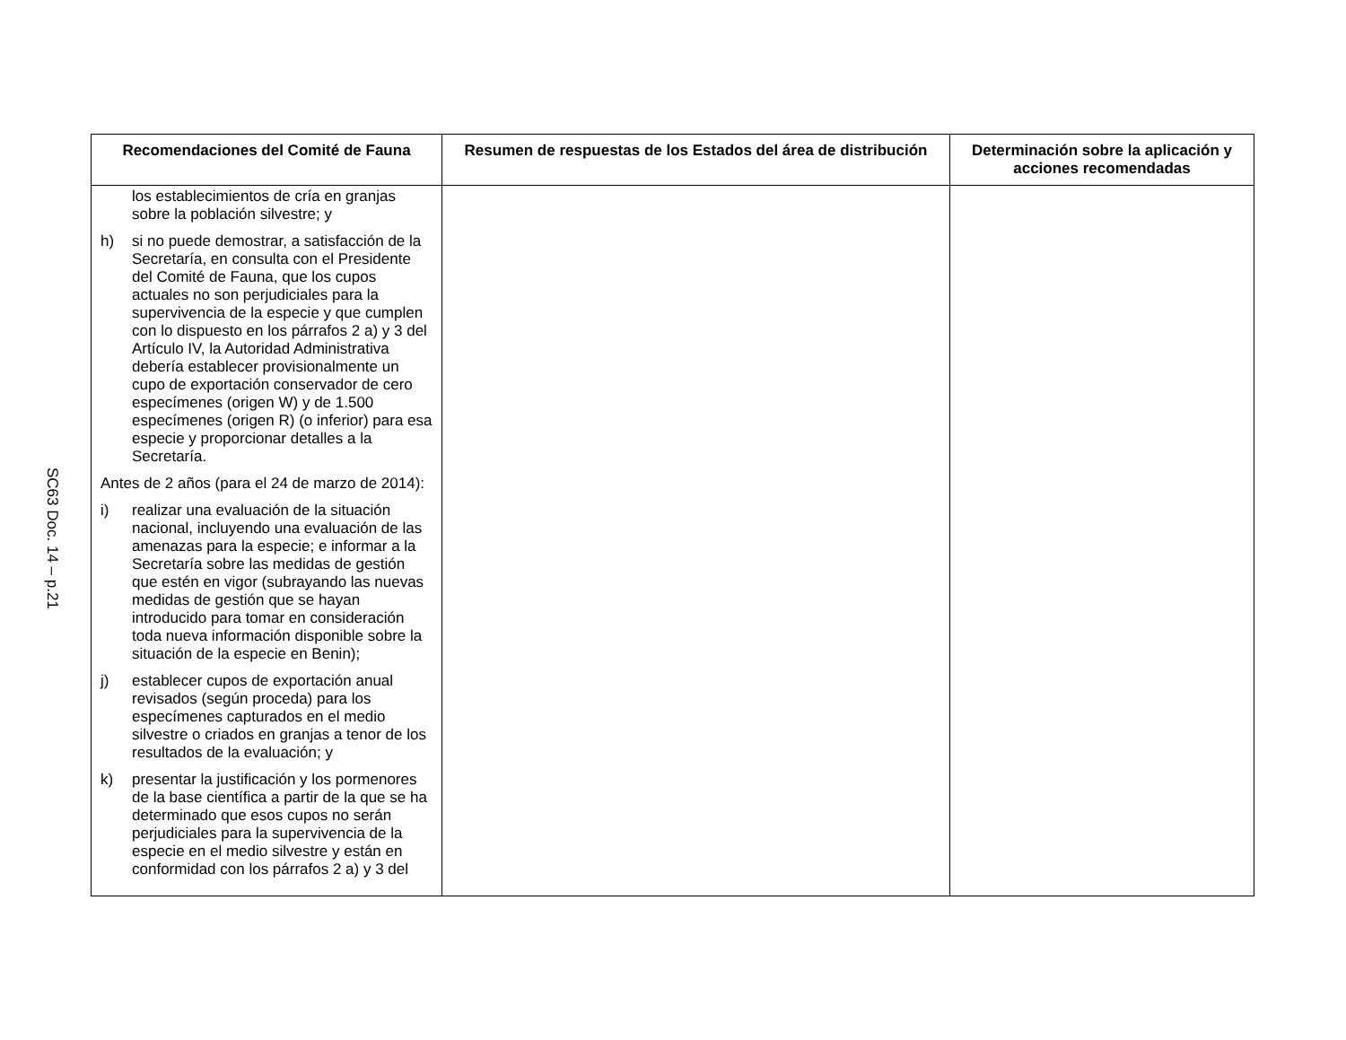SC63 Doc. 14 – p.21
| Recomendaciones del Comité de Fauna | Resumen de respuestas de los Estados del área de distribución | Determinación sobre la aplicación y acciones recomendadas |
| --- | --- | --- |
| los establecimientos de cría en granjas sobre la población silvestre; y h) si no puede demostrar, a satisfacción de la Secretaría, en consulta con el Presidente del Comité de Fauna, que los cupos actuales no son perjudiciales para la supervivencia de la especie y que cumplen con lo dispuesto en los párrafos 2 a) y 3 del Artículo IV, la Autoridad Administrativa debería establecer provisionalmente un cupo de exportación conservador de cero especímenes (origen W) y de 1.500 especímenes (origen R) (o inferior) para esa especie y proporcionar detalles a la Secretaría. Antes de 2 años (para el 24 de marzo de 2014): i) realizar una evaluación de la situación nacional, incluyendo una evaluación de las amenazas para la especie; e informar a la Secretaría sobre las medidas de gestión que estén en vigor (subrayando las nuevas medidas de gestión que se hayan introducido para tomar en consideración toda nueva información disponible sobre la situación de la especie en Benin); j) establecer cupos de exportación anual revisados (según proceda) para los especímenes capturados en el medio silvestre o criados en granjas a tenor de los resultados de la evaluación; y k) presentar la justificación y los pormenores de la base científica a partir de la que se ha determinado que esos cupos no serán perjudiciales para la supervivencia de la especie en el medio silvestre y están en conformidad con los párrafos 2 a) y 3 del | | |